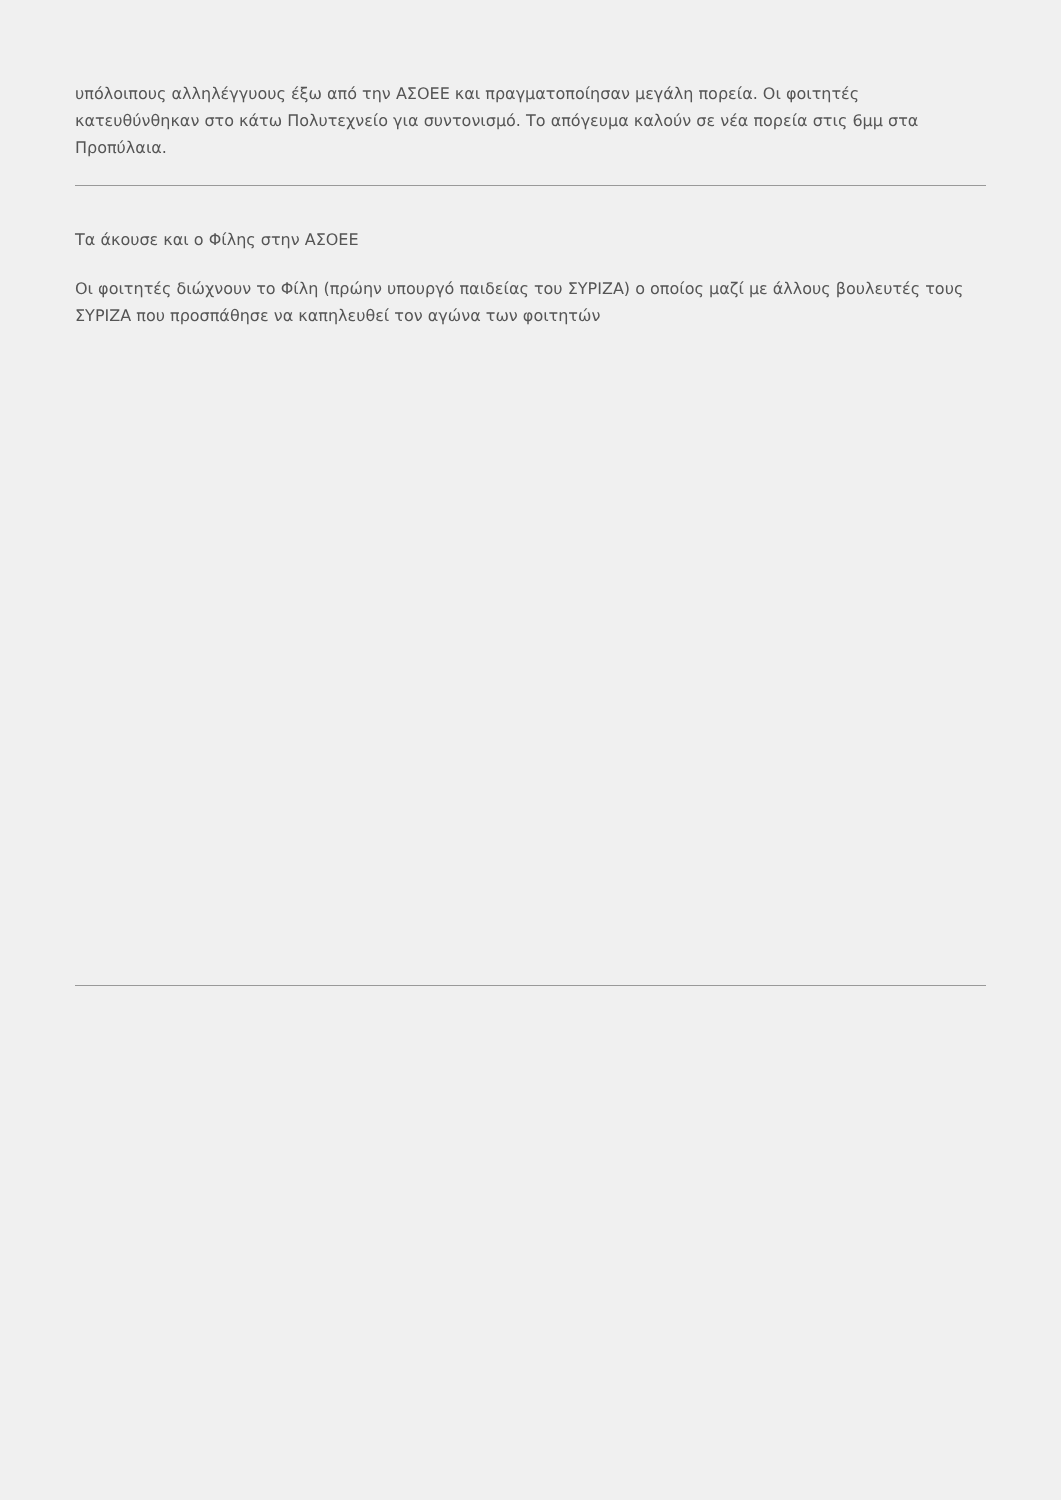υπόλοιπους αλληλέγγυους έξω από την ΑΣΟΕΕ και πραγματοποίησαν μεγάλη πορεία. Οι φοιτητές κατευθύνθηκαν στο κάτω Πολυτεχνείο για συντονισμό. Το απόγευμα καλούν σε νέα πορεία στις 6μμ στα Προπύλαια.
Τα άκουσε και ο Φίλης στην ΑΣΟΕΕ
Οι φοιτητές διώχνουν το Φίλη (πρώην υπουργό παιδείας του ΣΥΡΙΖΑ) ο οποίος μαζί με άλλους βουλευτές τους ΣΥΡΙΖΑ που προσπάθησε να καπηλευθεί τον αγώνα των φοιτητών